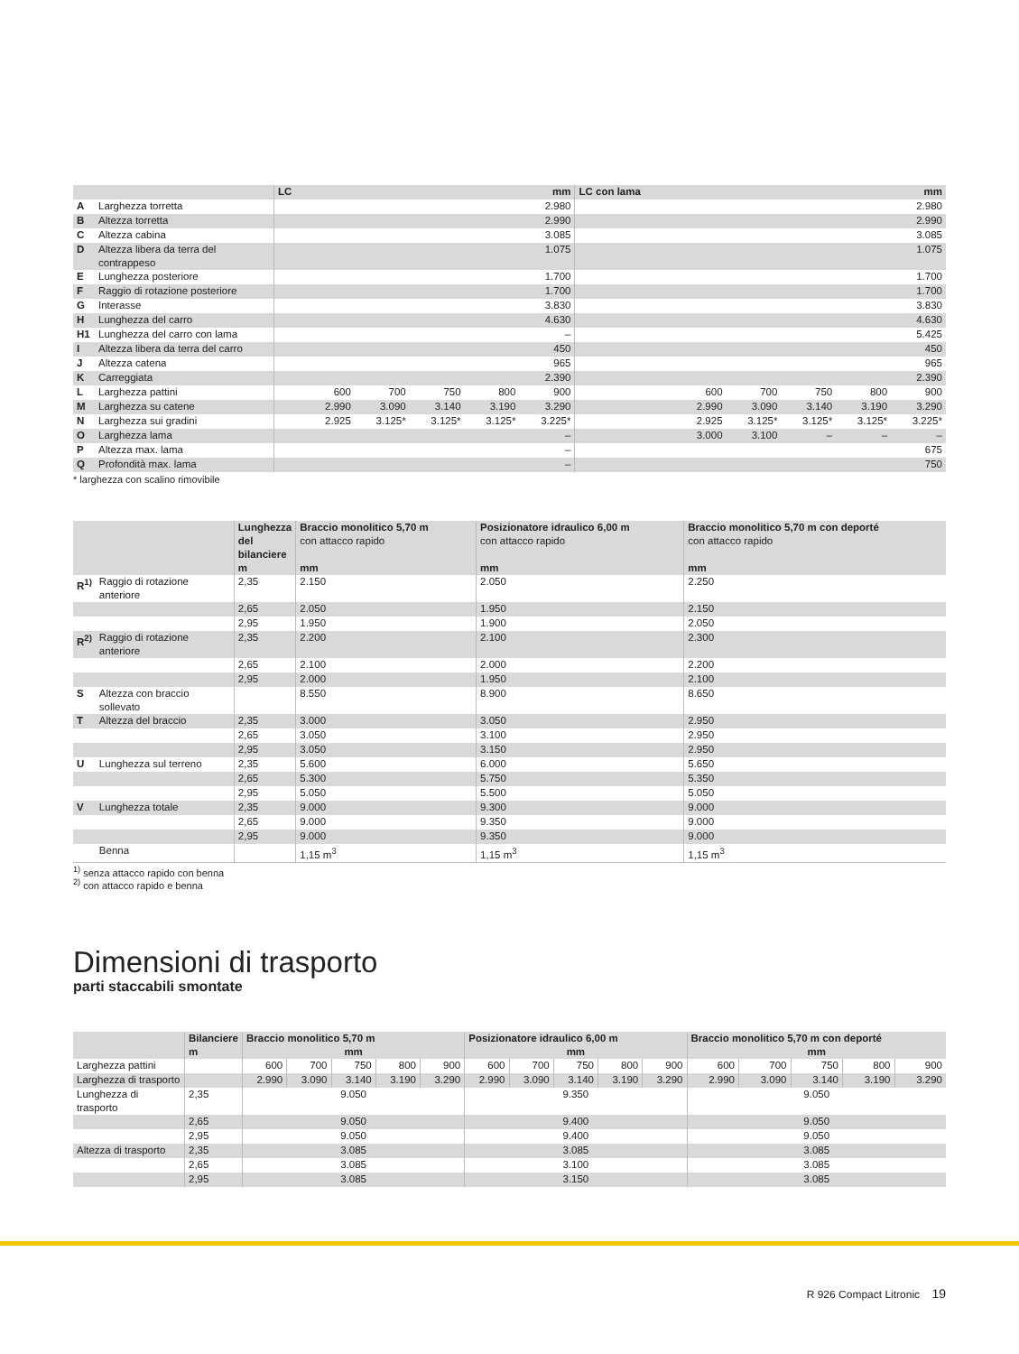| | | LC | | | | | mm | LC con lama | | | | | mm |
| --- | --- | --- | --- | --- | --- | --- | --- | --- | --- | --- | --- | --- | --- |
| A | Larghezza torretta | 2.980 | | | | | | 2.980 | | | | | |
| B | Altezza torretta | 2.990 | | | | | | 2.990 | | | | | |
| C | Altezza cabina | 3.085 | | | | | | 3.085 | | | | | |
| D | Altezza libera da terra del contrappeso | 1.075 | | | | | | 1.075 | | | | | |
| E | Lunghezza posteriore | 1.700 | | | | | | 1.700 | | | | | |
| F | Raggio di rotazione posteriore | 1.700 | | | | | | 1.700 | | | | | |
| G | Interasse | 3.830 | | | | | | 3.830 | | | | | |
| H | Lunghezza del carro | 4.630 | | | | | | 4.630 | | | | | |
| H1 | Lunghezza del carro con lama | – | | | | | | 5.425 | | | | | |
| I | Altezza libera da terra del carro | 450 | | | | | | 450 | | | | | |
| J | Altezza catena | 965 | | | | | | 965 | | | | | |
| K | Carreggiata | 2.390 | | | | | | 2.390 | | | | | |
| L | Larghezza pattini | | 600 | 700 | 750 | 800 | 900 | | 600 | 700 | 750 | 800 | 900 |
| M | Larghezza su catene | | 2.990 | 3.090 | 3.140 | 3.190 | 3.290 | | 2.990 | 3.090 | 3.140 | 3.190 | 3.290 |
| N | Larghezza sui gradini | | 2.925 | 3.125* | 3.125* | 3.125* | 3.225* | | 2.925 | 3.125* | 3.125* | 3.125* | 3.225* |
| O | Larghezza lama | – | | | | | | | 3.000 | 3.100 | – | – | – |
| P | Altezza max. lama | – | | | | | | 675 | | | | | |
| Q | Profondità max. lama | – | | | | | | 750 | | | | | |
* larghezza con scalino rimovibile
| | | Lunghezza del bilanciere m | Braccio monolitico 5,70 m con attacco rapido mm | Posizionatore idraulico 6,00 m con attacco rapido mm | Braccio monolitico 5,70 m con deporté con attacco rapido mm |
| --- | --- | --- | --- | --- | --- |
| R<sup>1)</sup> | Raggio di rotazione anteriore | 2,35 | 2.150 | 2.050 | 2.250 |
| | | 2,65 | 2.050 | 1.950 | 2.150 |
| | | 2,95 | 1.950 | 1.900 | 2.050 |
| R<sup>2)</sup> | Raggio di rotazione anteriore | 2,35 | 2.200 | 2.100 | 2.300 |
| | | 2,65 | 2.100 | 2.000 | 2.200 |
| | | 2,95 | 2.000 | 1.950 | 2.100 |
| S | Altezza con braccio sollevato | | 8.550 | 8.900 | 8.650 |
| T | Altezza del braccio | 2,35 | 3.000 | 3.050 | 2.950 |
| | | 2,65 | 3.050 | 3.100 | 2.950 |
| | | 2,95 | 3.050 | 3.150 | 2.950 |
| U | Lunghezza sul terreno | 2,35 | 5.600 | 6.000 | 5.650 |
| | | 2,65 | 5.300 | 5.750 | 5.350 |
| | | 2,95 | 5.050 | 5.500 | 5.050 |
| V | Lunghezza totale | 2,35 | 9.000 | 9.300 | 9.000 |
| | | 2,65 | 9.000 | 9.350 | 9.000 |
| | | 2,95 | 9.000 | 9.350 | 9.000 |
| | Benna | | 1,15 m<sup>3</sup> | 1,15 m<sup>3</sup> | 1,15 m<sup>3</sup> |
<sup>1)</sup> senza attacco rapido con benna
<sup>2)</sup> con attacco rapido e benna
Dimensioni di trasporto
parti staccabili smontate
| | Bilanciere m | Braccio monolitico 5,70 m mm | | | | | Posizionatore idraulico 6,00 m mm | | | | | Braccio monolitico 5,70 m con deporté mm | | | | |
| --- | --- | --- | --- | --- | --- | --- | --- | --- | --- | --- | --- | --- | --- | --- | --- | --- |
| Larghezza pattini | | 600 | 700 | 750 | 800 | 900 | 600 | 700 | 750 | 800 | 900 | 600 | 700 | 750 | 800 | 900 |
| Larghezza di trasporto | | 2.990 | 3.090 | 3.140 | 3.190 | 3.290 | 2.990 | 3.090 | 3.140 | 3.190 | 3.290 | 2.990 | 3.090 | 3.140 | 3.190 | 3.290 |
| Lunghezza di trasporto | 2,35 | 9.050 | | | | | 9.350 | | | | | 9.050 | | | | |
| | 2,65 | 9.050 | | | | | 9.400 | | | | | 9.050 | | | | |
| | 2,95 | 9.050 | | | | | 9.400 | | | | | 9.050 | | | | |
| Altezza di trasporto | 2,35 | 3.085 | | | | | 3.085 | | | | | 3.085 | | | | |
| | 2,65 | 3.085 | | | | | 3.100 | | | | | 3.085 | | | | |
| | 2,95 | 3.085 | | | | | 3.150 | | | | | 3.085 | | | | |
R 926 Compact Litronic 19